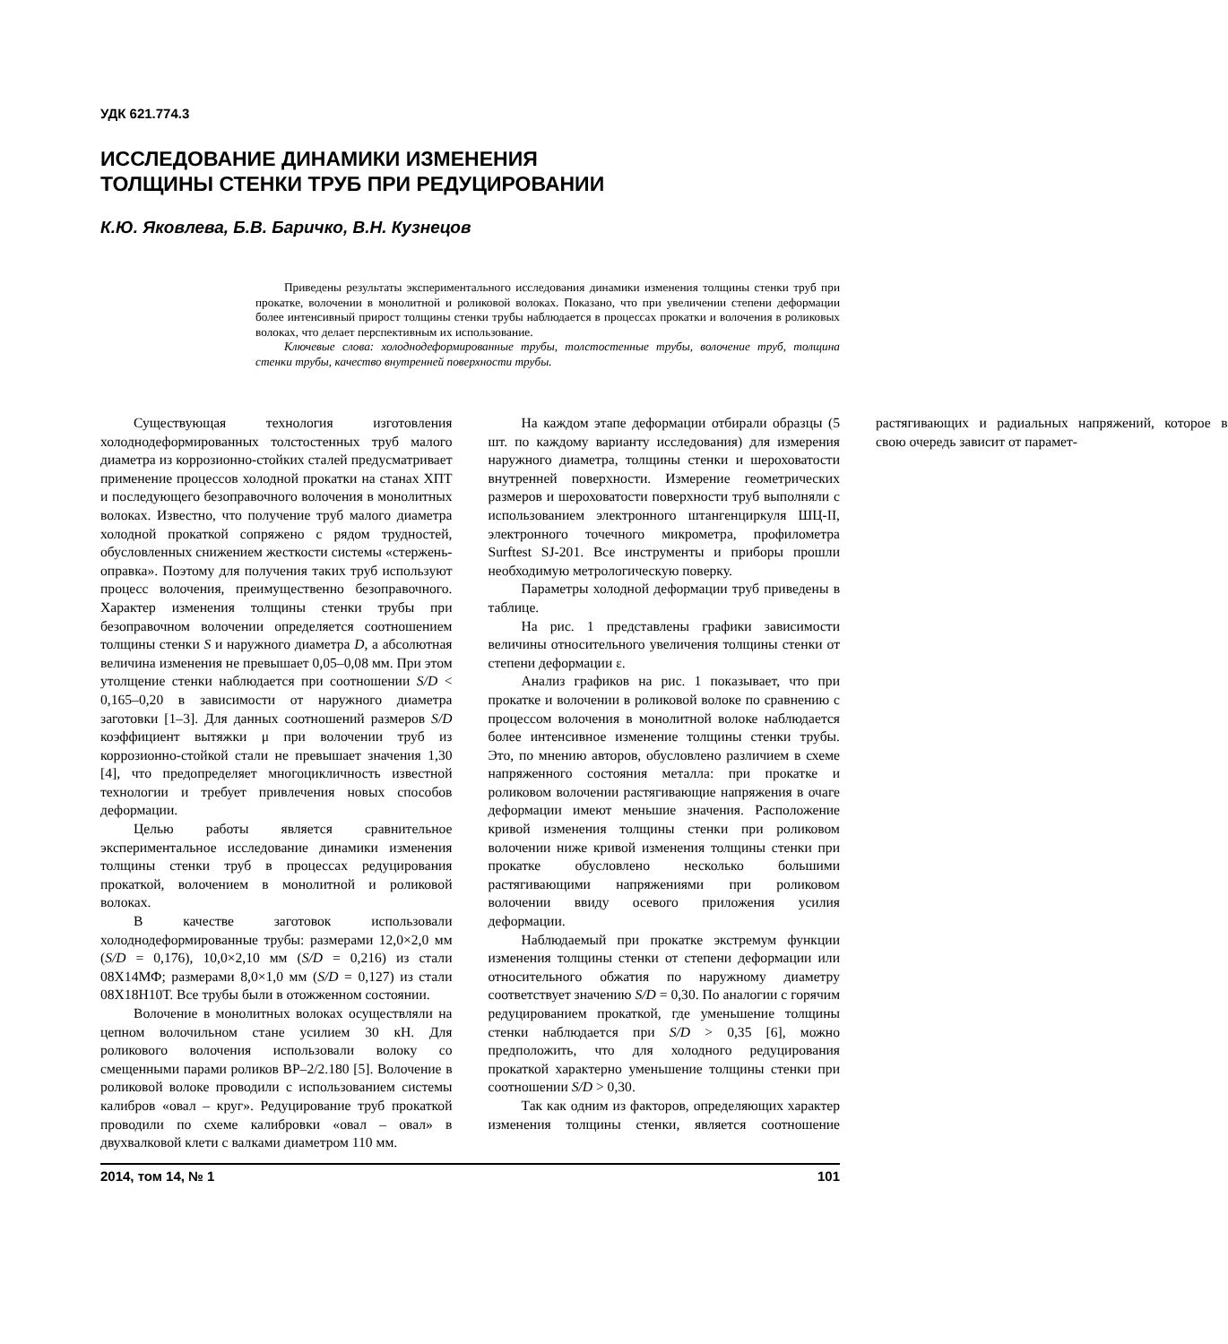УДК 621.774.3
ИССЛЕДОВАНИЕ ДИНАМИКИ ИЗМЕНЕНИЯ
ТОЛЩИНЫ СТЕНКИ ТРУБ ПРИ РЕДУЦИРОВАНИИ
К.Ю. Яковлева, Б.В. Баричко, В.Н. Кузнецов
Приведены результаты экспериментального исследования динамики изменения толщины стенки труб при прокатке, волочении в монолитной и роликовой волоках. Показано, что при увеличении степени деформации более интенсивный прирост толщины стенки трубы наблюдается в процессах прокатки и волочения в роликовых волоках, что делает перспективным их использование.
Ключевые слова: холоднодеформированные трубы, толстостенные трубы, волочение труб, толщина стенки трубы, качество внутренней поверхности трубы.
Существующая технология изготовления холоднодеформированных толстостенных труб малого диаметра из коррозионно-стойких сталей предусматривает применение процессов холодной прокатки на станах ХПТ и последующего безоправочного волочения в монолитных волоках. Известно, что получение труб малого диаметра холодной прокаткой сопряжено с рядом трудностей, обусловленных снижением жесткости системы «стержень-оправка». Поэтому для получения таких труб используют процесс волочения, преимущественно безоправочного. Характер изменения толщины стенки трубы при безоправочном волочении определяется соотношением толщины стенки S и наружного диаметра D, а абсолютная величина изменения не превышает 0,05–0,08 мм. При этом утолщение стенки наблюдается при соотношении S/D < 0,165–0,20 в зависимости от наружного диаметра заготовки [1–3]. Для данных соотношений размеров S/D коэффициент вытяжки μ при волочении труб из коррозионно-стойкой стали не превышает значения 1,30 [4], что предопределяет многоцикличность известной технологии и требует привлечения новых способов деформации.
Целью работы является сравнительное экспериментальное исследование динамики изменения толщины стенки труб в процессах редуцирования прокаткой, волочением в монолитной и роликовой волоках.
В качестве заготовок использовали холоднодеформированные трубы: размерами 12,0×2,0 мм (S/D = 0,176), 10,0×2,10 мм (S/D = 0,216) из стали 08Х14МФ; размерами 8,0×1,0 мм (S/D = 0,127) из стали 08Х18Н10Т. Все трубы были в отожженном состоянии.
Волочение в монолитных волоках осуществляли на цепном волочильном стане усилием 30 кН. Для роликового волочения использовали волоку со смещенными парами роликов ВР–2/2.180 [5]. Волочение в роликовой волоке проводили с использованием системы калибров «овал – круг». Редуцирование труб прокаткой проводили по схеме калибровки «овал – овал» в двухвалковой клети с валками диаметром 110 мм.
На каждом этапе деформации отбирали образцы (5 шт. по каждому варианту исследования) для измерения наружного диаметра, толщины стенки и шероховатости внутренней поверхности. Измерение геометрических размеров и шероховатости поверхности труб выполняли с использованием электронного штангенциркуля ШЦ-II, электронного точечного микрометра, профилометра Surftest SJ-201. Все инструменты и приборы прошли необходимую метрологическую поверку.
Параметры холодной деформации труб приведены в таблице.
На рис. 1 представлены графики зависимости величины относительного увеличения толщины стенки от степени деформации ε.
Анализ графиков на рис. 1 показывает, что при прокатке и волочении в роликовой волоке по сравнению с процессом волочения в монолитной волоке наблюдается более интенсивное изменение толщины стенки трубы. Это, по мнению авторов, обусловлено различием в схеме напряженного состояния металла: при прокатке и роликовом волочении растягивающие напряжения в очаге деформации имеют меньшие значения. Расположение кривой изменения толщины стенки при роликовом волочении ниже кривой изменения толщины стенки при прокатке обусловлено несколько большими растягивающими напряжениями при роликовом волочении ввиду осевого приложения усилия деформации.
Наблюдаемый при прокатке экстремум функции изменения толщины стенки от степени деформации или относительного обжатия по наружному диаметру соответствует значению S/D = 0,30. По аналогии с горячим редуцированием прокаткой, где уменьшение толщины стенки наблюдается при S/D > 0,35 [6], можно предположить, что для холодного редуцирования прокаткой характерно уменьшение толщины стенки при соотношении S/D > 0,30.
Так как одним из факторов, определяющих характер изменения толщины стенки, является соотношение растягивающих и радиальных напряжений, которое в свою очередь зависит от парамет-
2014, том 14, № 1 101